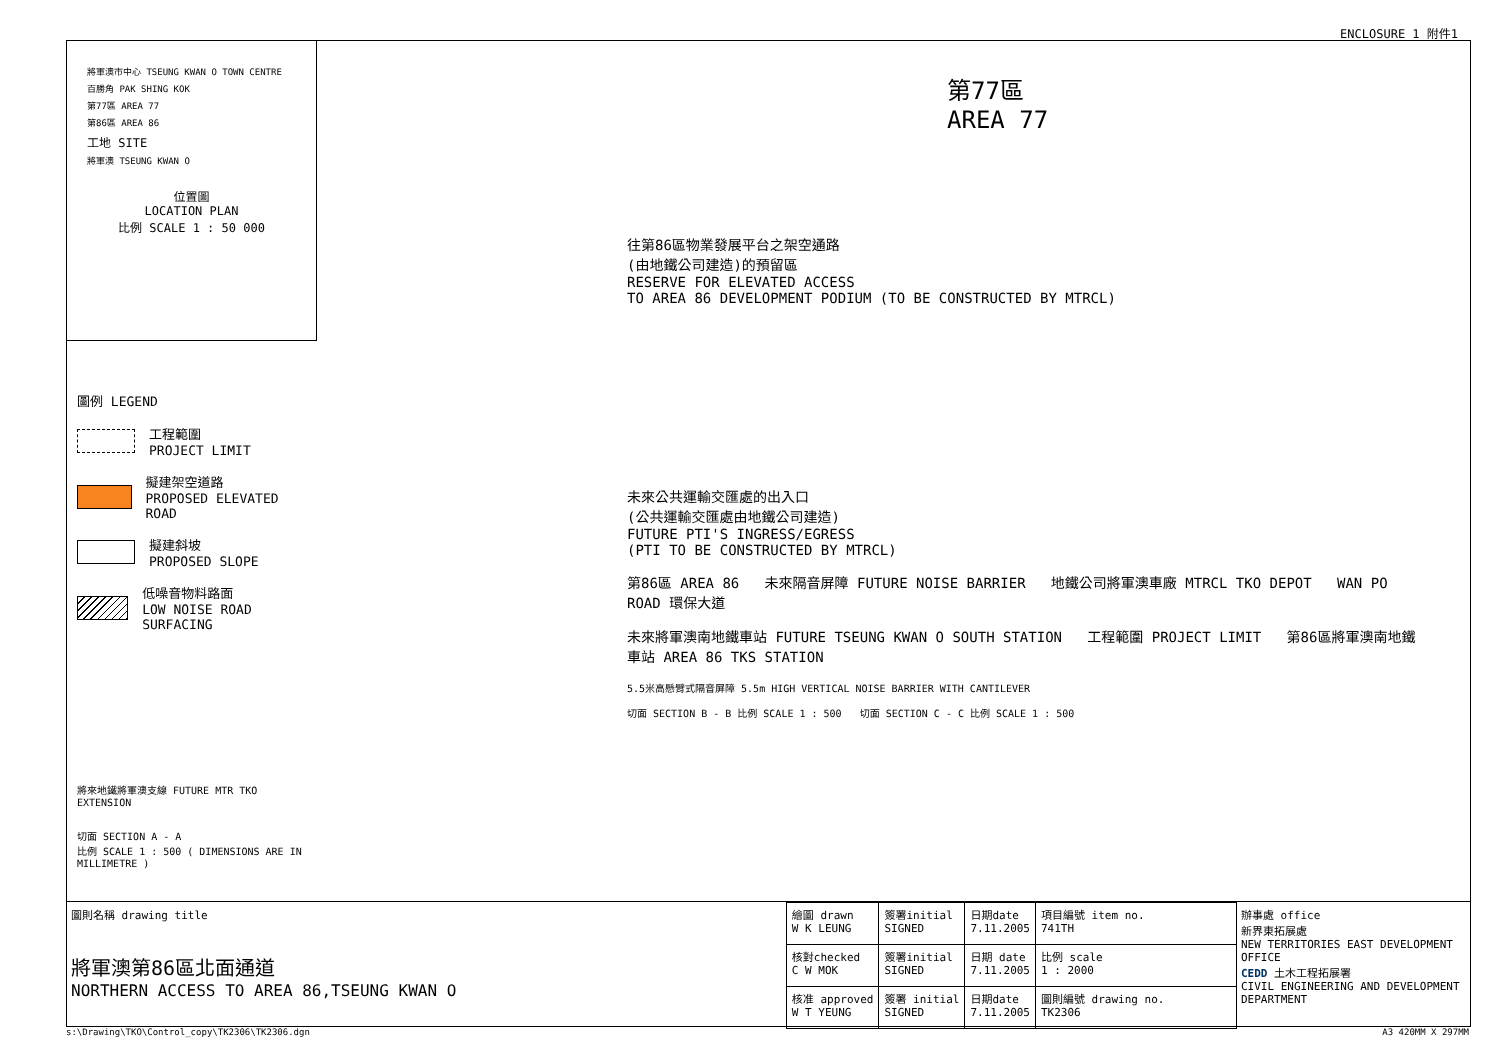ENCLOSURE 1 附件1
將軍澳市中心 TSEUNG KWAN O TOWN CENTRE
百勝角 PAK SHING KOK
第77區 AREA 77
第86區 AREA 86
工地 SITE
將軍澳 TSEUNG KWAN O
位置圖
LOCATION PLAN
比例 SCALE 1 : 50 000
圖例 LEGEND
工程範圍
PROJECT LIMIT
擬建架空道路
PROPOSED ELEVATED ROAD
擬建斜坡
PROPOSED SLOPE
低噪音物料路面
LOW NOISE ROAD SURFACING
將來地鐵將軍澳支線 FUTURE MTR TKO EXTENSION
切面 SECTION A - A
比例 SCALE 1 : 500 ( DIMENSIONS ARE IN MILLIMETRE )
第77區
AREA 77
往第86區物業發展平台之架空通路
(由地鐵公司建造)的預留區
RESERVE FOR ELEVATED ACCESS
TO AREA 86 DEVELOPMENT PODIUM (TO BE CONSTRUCTED BY MTRCL)
未來公共運輸交匯處的出入口
(公共運輸交匯處由地鐵公司建造)
FUTURE PTI'S INGRESS/EGRESS
(PTI TO BE CONSTRUCTED BY MTRCL)
第86區 AREA 86 未來隔音屏障 FUTURE NOISE BARRIER 地鐵公司將軍澳車廠 MTRCL TKO DEPOT WAN PO ROAD 環保大道
未來將軍澳南地鐵車站 FUTURE TSEUNG KWAN O SOUTH STATION 工程範圍 PROJECT LIMIT 第86區將軍澳南地鐵車站 AREA 86 TKS STATION
5.5米高懸臂式隔音屏障 5.5m HIGH VERTICAL NOISE BARRIER WITH CANTILEVER
切面 SECTION B - B 比例 SCALE 1 : 500 切面 SECTION C - C 比例 SCALE 1 : 500
圖則名稱 drawing title
將軍澳第86區北面通道
NORTHERN ACCESS TO AREA 86,TSEUNG KWAN O
| 繪圖 drawn W K LEUNG | 簽署initial SIGNED | 日期date 7.11.2005 | 項目編號 item no. 741TH |
| 核對checked C W MOK | 簽署initial SIGNED | 日期 date 7.11.2005 | 比例 scale 1 : 2000 |
| 核准 approved W T YEUNG | 簽署 initial SIGNED | 日期date 7.11.2005 | 圖則編號 drawing no. TK2306 |
辦事處 office
新界東拓展處
NEW TERRITORIES EAST DEVELOPMENT OFFICE
CEDD 土木工程拓展署
CIVIL ENGINEERING AND DEVELOPMENT DEPARTMENT
s:\Drawing\TKO\Control_copy\TK2306\TK2306.dgn A3 420MM X 297MM